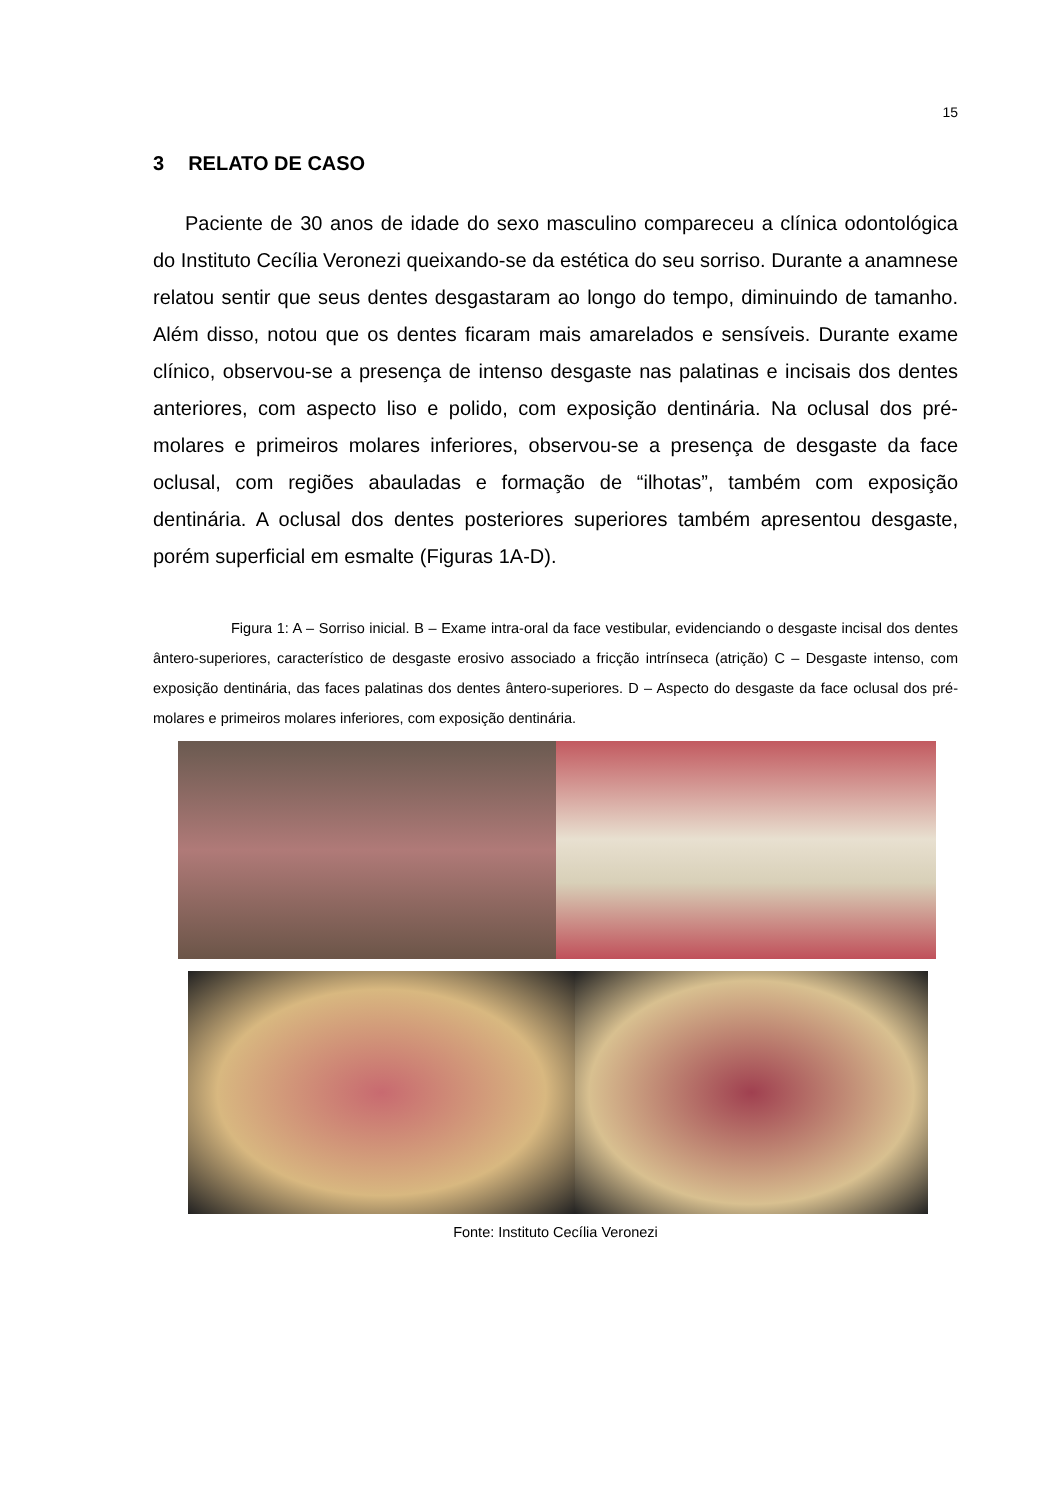15
3 RELATO DE CASO
Paciente de 30 anos de idade do sexo masculino compareceu a clínica odontológica do Instituto Cecília Veronezi queixando-se da estética do seu sorriso. Durante a anamnese relatou sentir que seus dentes desgastaram ao longo do tempo, diminuindo de tamanho. Além disso, notou que os dentes ficaram mais amarelados e sensíveis. Durante exame clínico, observou-se a presença de intenso desgaste nas palatinas e incisais dos dentes anteriores, com aspecto liso e polido, com exposição dentinária. Na oclusal dos pré-molares e primeiros molares inferiores, observou-se a presença de desgaste da face oclusal, com regiões abauladas e formação de “ilhotas”, também com exposição dentinária. A oclusal dos dentes posteriores superiores também apresentou desgaste, porém superficial em esmalte (Figuras 1A-D).
Figura 1: A – Sorriso inicial. B – Exame intra-oral da face vestibular, evidenciando o desgaste incisal dos dentes ântero-superiores, característico de desgaste erosivo associado a fricção intrínseca (atrição) C – Desgaste intenso, com exposição dentinária, das faces palatinas dos dentes ântero-superiores. D – Aspecto do desgaste da face oclusal dos pré-molares e primeiros molares inferiores, com exposição dentinária.
Fonte: Instituto Cecília Veronezi